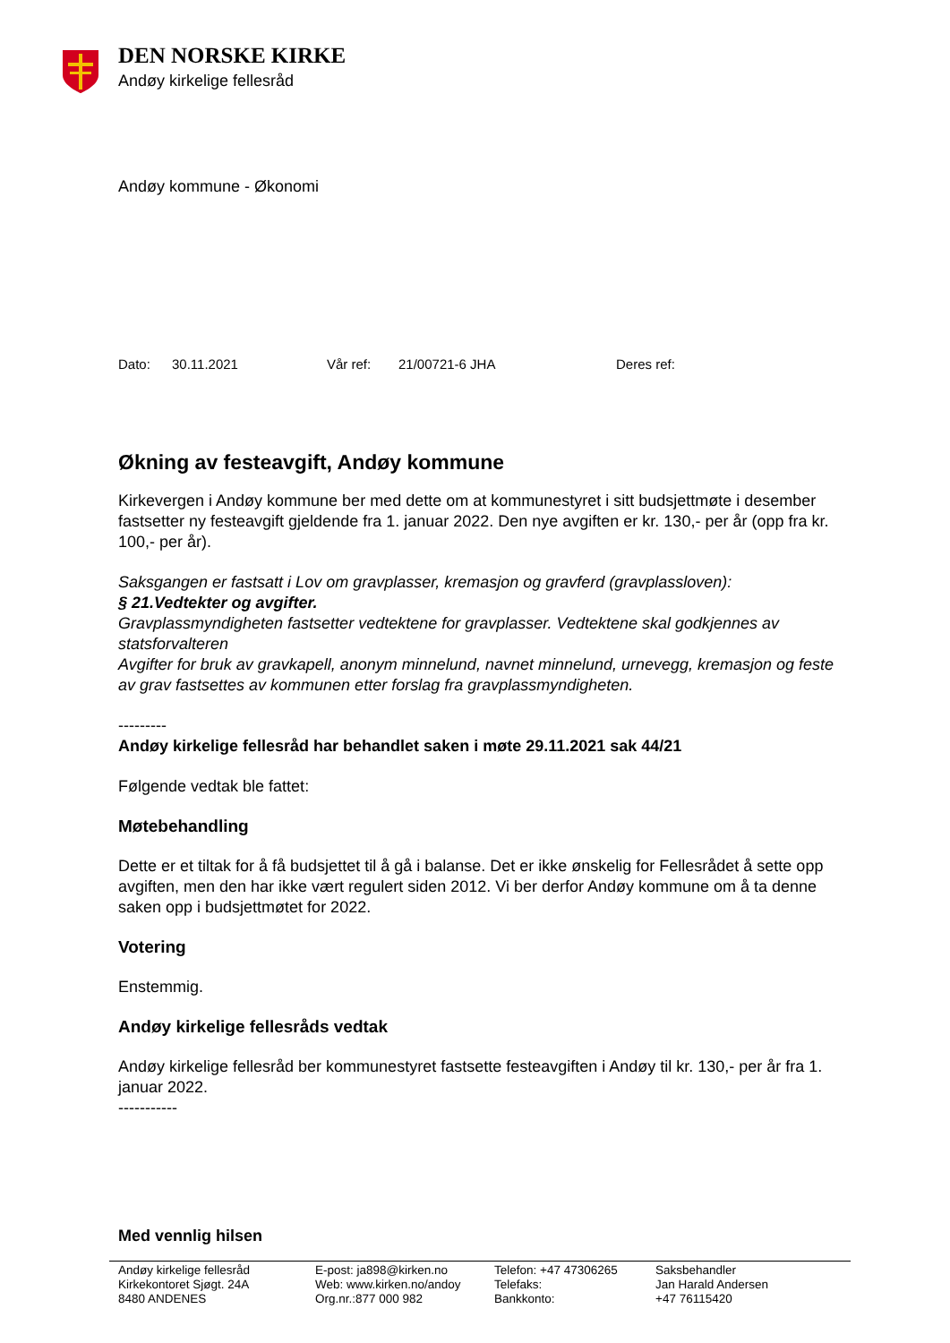DEN NORSKE KIRKE
Andøy kirkelige fellesråd
Andøy kommune - Økonomi
Dato: 30.11.2021 Vår ref: 21/00721-6 JHA Deres ref:
Økning av festeavgift, Andøy kommune
Kirkevergen i Andøy kommune ber med dette om at kommunestyret i sitt budsjettmøte i desember fastsetter ny festeavgift gjeldende fra 1. januar 2022. Den nye avgiften er kr. 130,- per år (opp fra kr. 100,- per år).
Saksgangen er fastsatt i Lov om gravplasser, kremasjon og gravferd (gravplassloven):
§ 21.Vedtekter og avgifter.
Gravplassmyndigheten fastsetter vedtektene for gravplasser. Vedtektene skal godkjennes av statsforvalteren
Avgifter for bruk av gravkapell, anonym minnelund, navnet minnelund, urnevegg, kremasjon og feste av grav fastsettes av kommunen etter forslag fra gravplassmyndigheten.
---------
Andøy kirkelige fellesråd har behandlet saken i møte 29.11.2021 sak 44/21
Følgende vedtak ble fattet:
Møtebehandling
Dette er et tiltak for å få budsjettet til å gå i balanse. Det er ikke ønskelig for Fellesrådet å sette opp avgiften, men den har ikke vært regulert siden 2012. Vi ber derfor Andøy kommune om å ta denne saken opp i budsjettmøtet for 2022.
Votering
Enstemmig.
Andøy kirkelige fellesråds vedtak
Andøy kirkelige fellesråd ber kommunestyret fastsette festeavgiften i Andøy til kr. 130,- per år fra 1. januar 2022.
-----------
Med vennlig hilsen
Andøy kirkelige fellesråd
Kirkekontoret Sjøgt. 24A
8480 ANDENES
E-post: ja898@kirken.no
Web: www.kirken.no/andoy
Org.nr.:877 000 982
Telefon: +47 47306265
Telefaks:
Bankkonto:
Saksbehandler
Jan Harald Andersen
+47 76115420